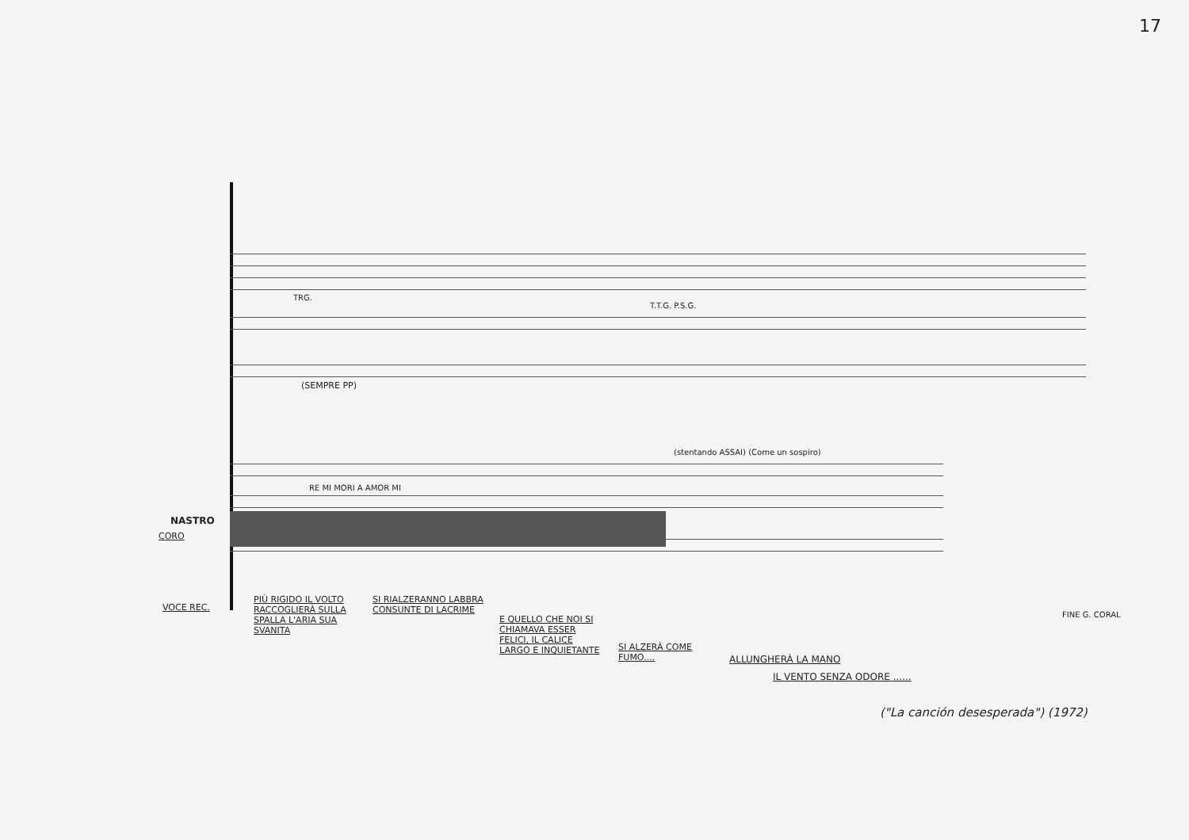17
(SEMPRE PP)
TRG.
(stentando ASSAI) (Come un sospiro)
T.T.G. P.S.G.
RE MI MORI A AMOR MI
NASTRO
CORO
VOCE REC.
PIÙ RIGIDO IL VOLTO RACCOGLIERÀ SULLA SPALLA L'ARIA SUA SVANITA
SI RIALZERANNO LABBRA CONSUNTE DI LACRIME
E QUELLO CHE NOI SI CHIAMAVA ESSER FELICI, IL CALICE LARGO E INQUIETANTE
SI ALZERÀ COME FUMO....
ALLUNGHERÀ LA MANO
IL VENTO SENZA ODORE ......
("La canción desesperada") (1972)
FINE G. CORAL